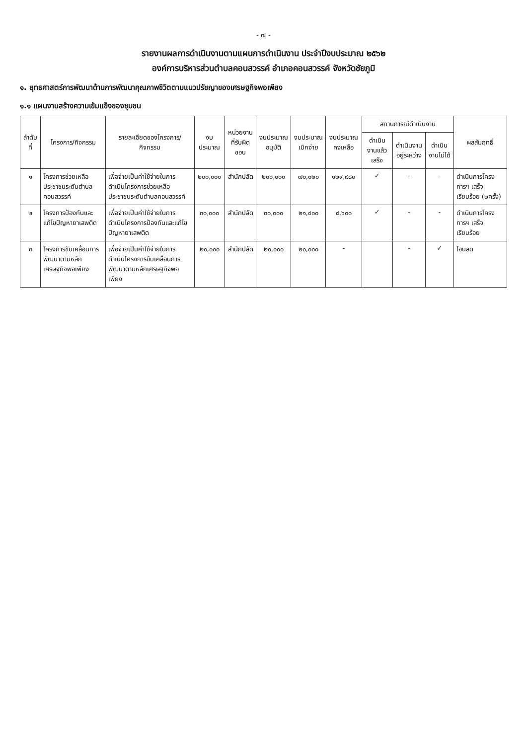- ๗ -
รายงานผลการดำเนินงานตามแผนการดำเนินงาน ประจำปีงบประมาณ ๒๕๖๒
องค์การบริหารส่วนตำบลคอนสวรรค์ อำเภอคอนสวรรค์ จังหวัดชัยภูมิ
๑. ยุทธศาสตร์การพัฒนาด้านการพัฒนาคุณภาพชีวิตตามแนวปรัชญาของเศรษฐกิจพอเพียง
๑.๑ แผนงานสร้างความเข้มแข็งของชุมชน
| ลำดับที่ | โครงการ/กิจกรรม | รายละเอียดของโครงการ/กิจกรรม | งบประมาณ | หน่วยงานที่รับผิดชอบ | งบประมาณอนุมัติ | งบประมาณเบิกจ่าย | งบประมาณคงเหลือ | สถานการณ์ดำเนินงาน | | | ผลสัมฤทธิ์ |
| --- | --- | --- | --- | --- | --- | --- | --- | --- | --- | --- | --- |
| | | | | | | | | ดำเนินงานแล้วเสร็จ | ดำเนินงานอยู่ระหว่าง | ดำเนินงานไม่ได้ | |
| ๑ | โครงการช่วยเหลือประชาชนระดับตำบลคอนสวรรค์ | เพื่อจ่ายเป็นค่าใช้จ่ายในการดำเนินโครงการช่วยเหลือประชาชนระดับตำบลคอนสวรรค์ | ๒๐๐,๐๐๐ | สำนักปลัด | ๒๐๐,๐๐๐ | ๗๐,๐๒๐ | ๑๒๙,๙๘๐ | ✓ | - | - | ดำเนินการโครงการฯ เสร็จเรียบร้อย (๒ครั้ง) |
| ๒ | โครงการป้องกันและแก้ไขปัญหายาเสพติด | เพื่อจ่ายเป็นค่าใช้จ่ายในการดำเนินโครงการป้องกันและแก้ไขปัญหายาเสพติด | ๓๐,๐๐๐ | สำนักปลัด | ๓๐,๐๐๐ | ๒๑,๔๐๐ | ๘,๖๐๐ | ✓ | - | - | ดำเนินการโครงการฯ เสร็จเรียบร้อย |
| ๓ | โครงการขับเคลื่อนการพัฒนาตามหลักเศรษฐกิจพอเพียง | เพื่อจ่ายเป็นค่าใช้จ่ายในการดำเนินโครงการขับเคลื่อนการพัฒนาตามหลักเศรษฐกิจพอเพียง | ๒๐,๐๐๐ | สำนักปลัด | ๒๐,๐๐๐ | ๒๐,๐๐๐ | - | | - | ✓ | โอนลด |